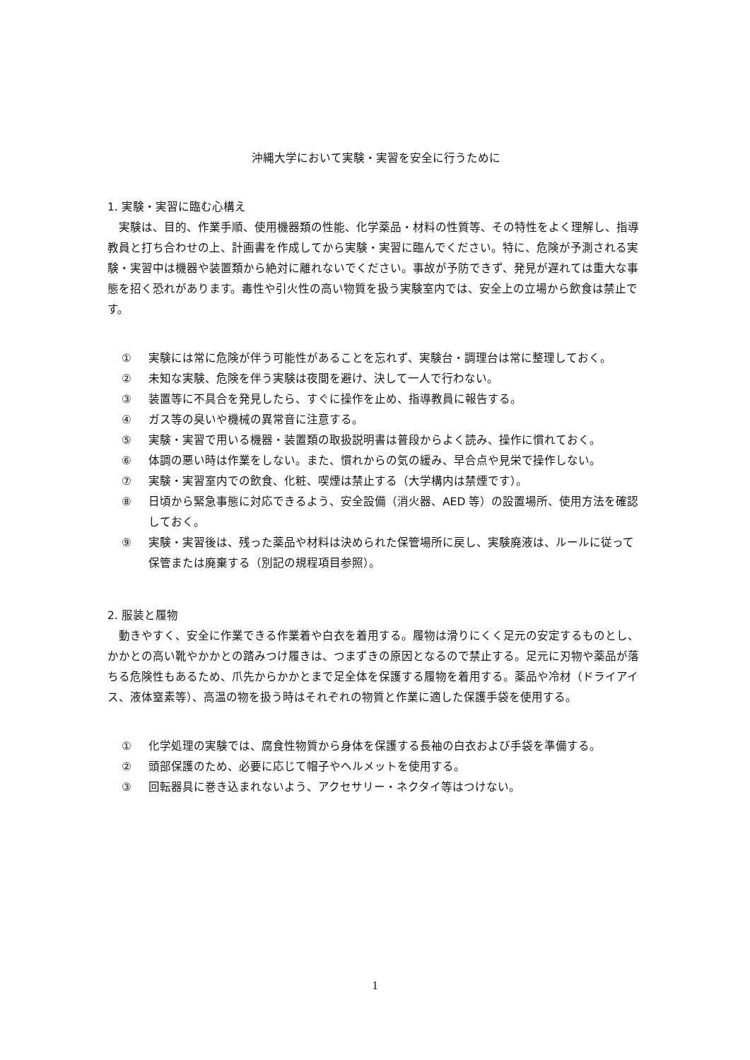沖縄大学において実験・実習を安全に行うために
1. 実験・実習に臨む心構え
実験は、目的、作業手順、使用機器類の性能、化学薬品・材料の性質等、その特性をよく理解し、指導教員と打ち合わせの上、計画書を作成してから実験・実習に臨んでください。特に、危険が予測される実験・実習中は機器や装置類から絶対に離れないでください。事故が予防できず、発見が遅れては重大な事態を招く恐れがあります。毒性や引火性の高い物質を扱う実験室内では、安全上の立場から飲食は禁止です。
① 実験には常に危険が伴う可能性があることを忘れず、実験台・調理台は常に整理しておく。
② 未知な実験、危険を伴う実験は夜間を避け、決して一人で行わない。
③ 装置等に不具合を発見したら、すぐに操作を止め、指導教員に報告する。
④ ガス等の臭いや機械の異常音に注意する。
⑤ 実験・実習で用いる機器・装置類の取扱説明書は普段からよく読み、操作に慣れておく。
⑥ 体調の悪い時は作業をしない。また、慣れからの気の緩み、早合点や見栄で操作しない。
⑦ 実験・実習室内での飲食、化粧、喫煙は禁止する（大学構内は禁煙です）。
⑧ 日頃から緊急事態に対応できるよう、安全設備（消火器、AED 等）の設置場所、使用方法を確認しておく。
⑨ 実験・実習後は、残った薬品や材料は決められた保管場所に戻し、実験廃液は、ルールに従って保管または廃棄する（別記の規程項目参照）。
2. 服装と履物
動きやすく、安全に作業できる作業着や白衣を着用する。履物は滑りにくく足元の安定するものとし、かかとの高い靴やかかとの踏みつけ履きは、つまずきの原因となるので禁止する。足元に刃物や薬品が落ちる危険性もあるため、爪先からかかとまで足全体を保護する履物を着用する。薬品や冷材（ドライアイス、液体窒素等）、高温の物を扱う時はそれぞれの物質と作業に適した保護手袋を使用する。
① 化学処理の実験では、腐食性物質から身体を保護する長袖の白衣および手袋を準備する。
② 頭部保護のため、必要に応じて帽子やヘルメットを使用する。
③ 回転器具に巻き込まれないよう、アクセサリー・ネクタイ等はつけない。
1